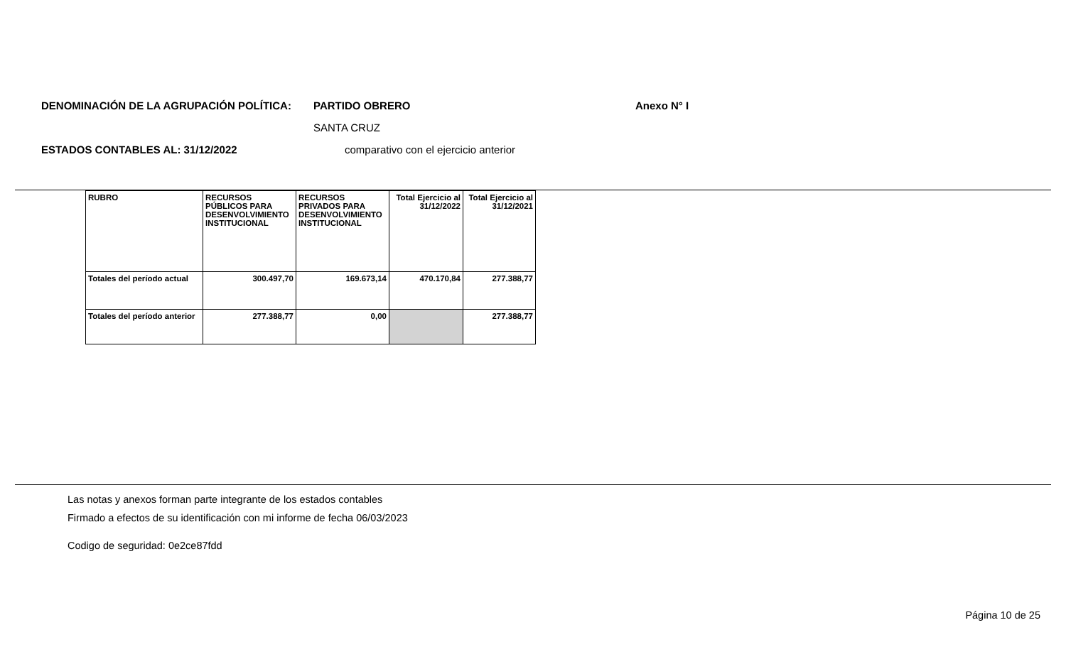DENOMINACIÓN DE LA AGRUPACIÓN POLÍTICA: PARTIDO OBRERO Anexo N° I
SANTA CRUZ
ESTADOS CONTABLES AL: 31/12/2022 comparativo con el ejercicio anterior
| RUBRO | RECURSOS PÚBLICOS PARA DESENVOLVIMIENTO INSTITUCIONAL | RECURSOS PRIVADOS PARA DESENVOLVIMIENTO INSTITUCIONAL | Total Ejercicio al 31/12/2022 | Total Ejercicio al 31/12/2021 |
| --- | --- | --- | --- | --- |
| Totales del período actual | 300.497,70 | 169.673,14 | 470.170,84 | 277.388,77 |
| Totales del período anterior | 277.388,77 | 0,00 | | 277.388,77 |
Las notas y anexos forman parte integrante de los estados contables
Firmado a efectos de su identificación con mi informe de fecha 06/03/2023
Codigo de seguridad: 0e2ce87fdd
Página 10 de 25